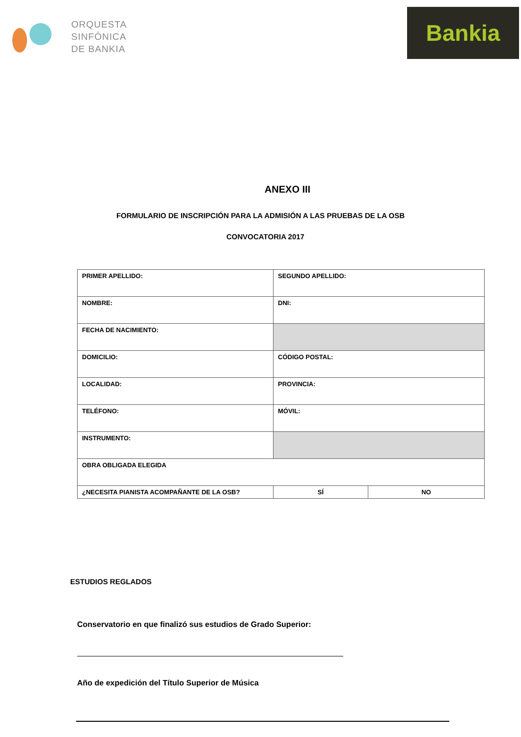ORQUESTA
SINFÓNICA
DE BANKIA
Bankia
ANEXO III
FORMULARIO DE INSCRIPCIÓN PARA LA ADMISIÓN A LAS PRUEBAS DE LA OSB
CONVOCATORIA 2017
| PRIMER APELLIDO: | SEGUNDO APELLIDO: | |
| NOMBRE: | DNI: | |
| FECHA DE NACIMIENTO: | | |
| DOMICILIO: | CÓDIGO POSTAL: | |
| LOCALIDAD: | PROVINCIA: | |
| TELÉFONO: | MÓVIL: | |
| INSTRUMENTO: | | |
| OBRA OBLIGADA ELEGIDA | | |
| ¿NECESITA PIANISTA ACOMPAÑANTE DE LA OSB? | SÍ | NO |
ESTUDIOS REGLADOS
Conservatorio en que finalizó sus estudios de Grado Superior:
Año de expedición del Título Superior de Música